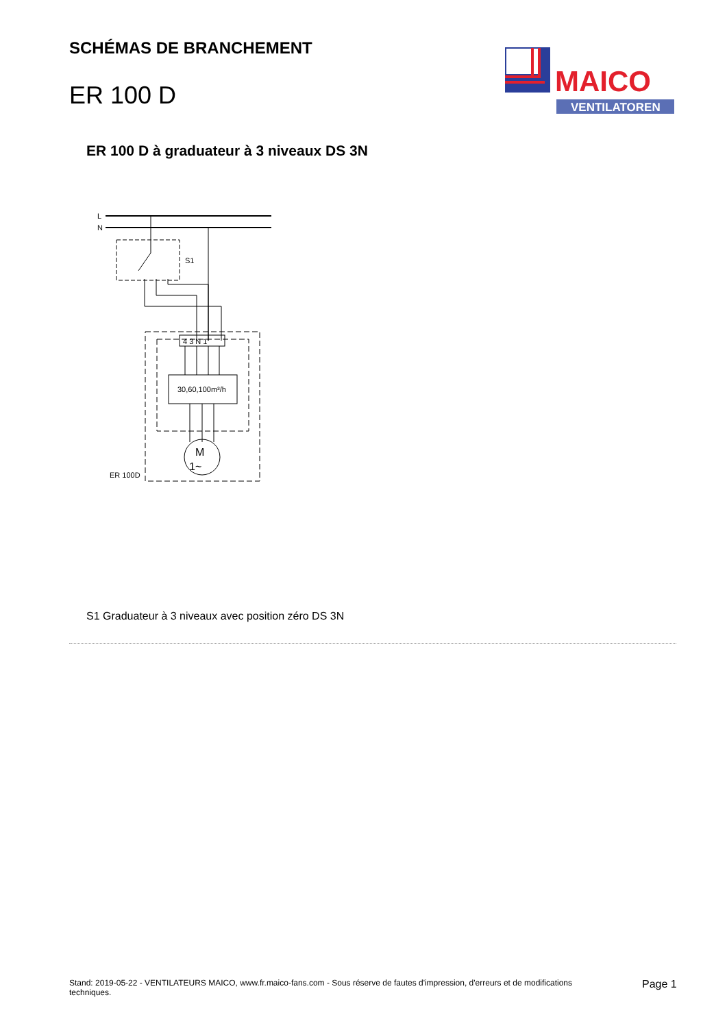SCHÉMAS DE BRANCHEMENT
ER 100 D
MAICO
VENTILATOREN
ER 100 D à graduateur à 3 niveaux DS 3N
L
N
S1
4 3 N 1
30,60,100m³/h
M
1~
ER 100D
S1 Graduateur à 3 niveaux avec position zéro DS 3N
Stand: 2019-05-22 - VENTILATEURS MAICO, www.fr.maico-fans.com - Sous réserve de fautes d'impression, d'erreurs et de modifications techniques.
Page 1